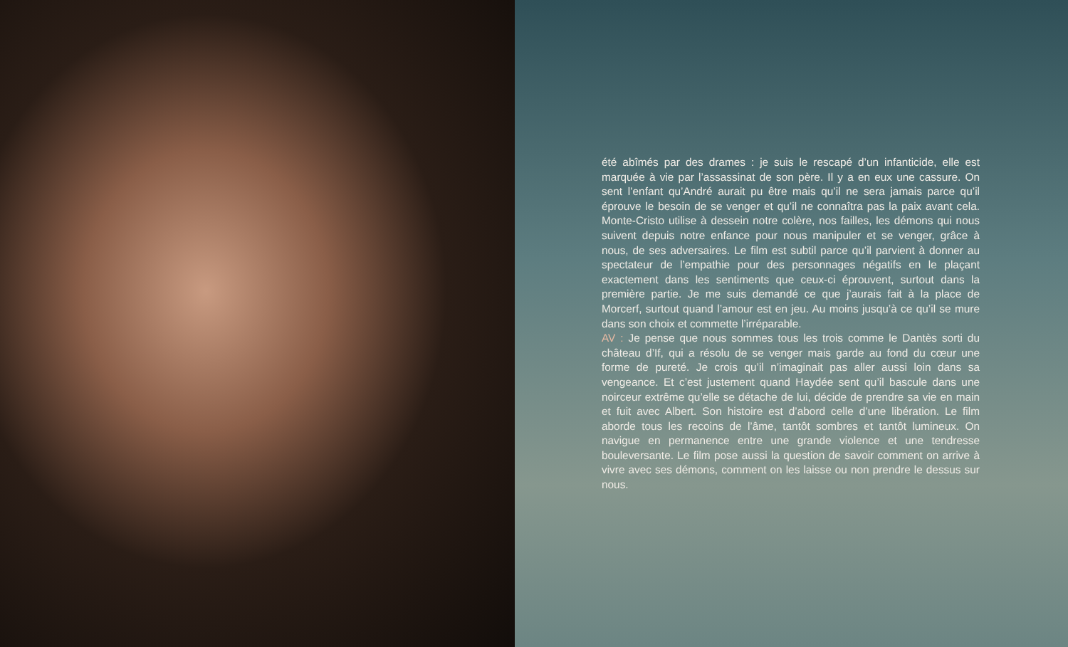été abîmés par des drames : je suis le rescapé d’un infanticide, elle est marquée à vie par l’assassinat de son père. Il y a en eux une cassure. On sent l’enfant qu’André aurait pu être mais qu’il ne sera jamais parce qu’il éprouve le besoin de se venger et qu’il ne connaîtra pas la paix avant cela. Monte-Cristo utilise à dessein notre colère, nos failles, les démons qui nous suivent depuis notre enfance pour nous manipuler et se venger, grâce à nous, de ses adversaires. Le film est subtil parce qu’il parvient à donner au spectateur de l’empathie pour des personnages négatifs en le plaçant exactement dans les sentiments que ceux-ci éprouvent, surtout dans la première partie. Je me suis demandé ce que j’aurais fait à la place de Morcerf, surtout quand l’amour est en jeu. Au moins jusqu’à ce qu’il se mure dans son choix et commette l’irréparable.
AV : Je pense que nous sommes tous les trois comme le Dantès sorti du château d’If, qui a résolu de se venger mais garde au fond du cœur une forme de pureté. Je crois qu’il n’imaginait pas aller aussi loin dans sa vengeance. Et c’est justement quand Haydée sent qu’il bascule dans une noirceur extrême qu’elle se détache de lui, décide de prendre sa vie en main et fuit avec Albert. Son histoire est d’abord celle d’une libération. Le film aborde tous les recoins de l’âme, tantôt sombres et tantôt lumineux. On navigue en permanence entre une grande violence et une tendresse bouleversante. Le film pose aussi la question de savoir comment on arrive à vivre avec ses démons, comment on les laisse ou non prendre le dessus sur nous.